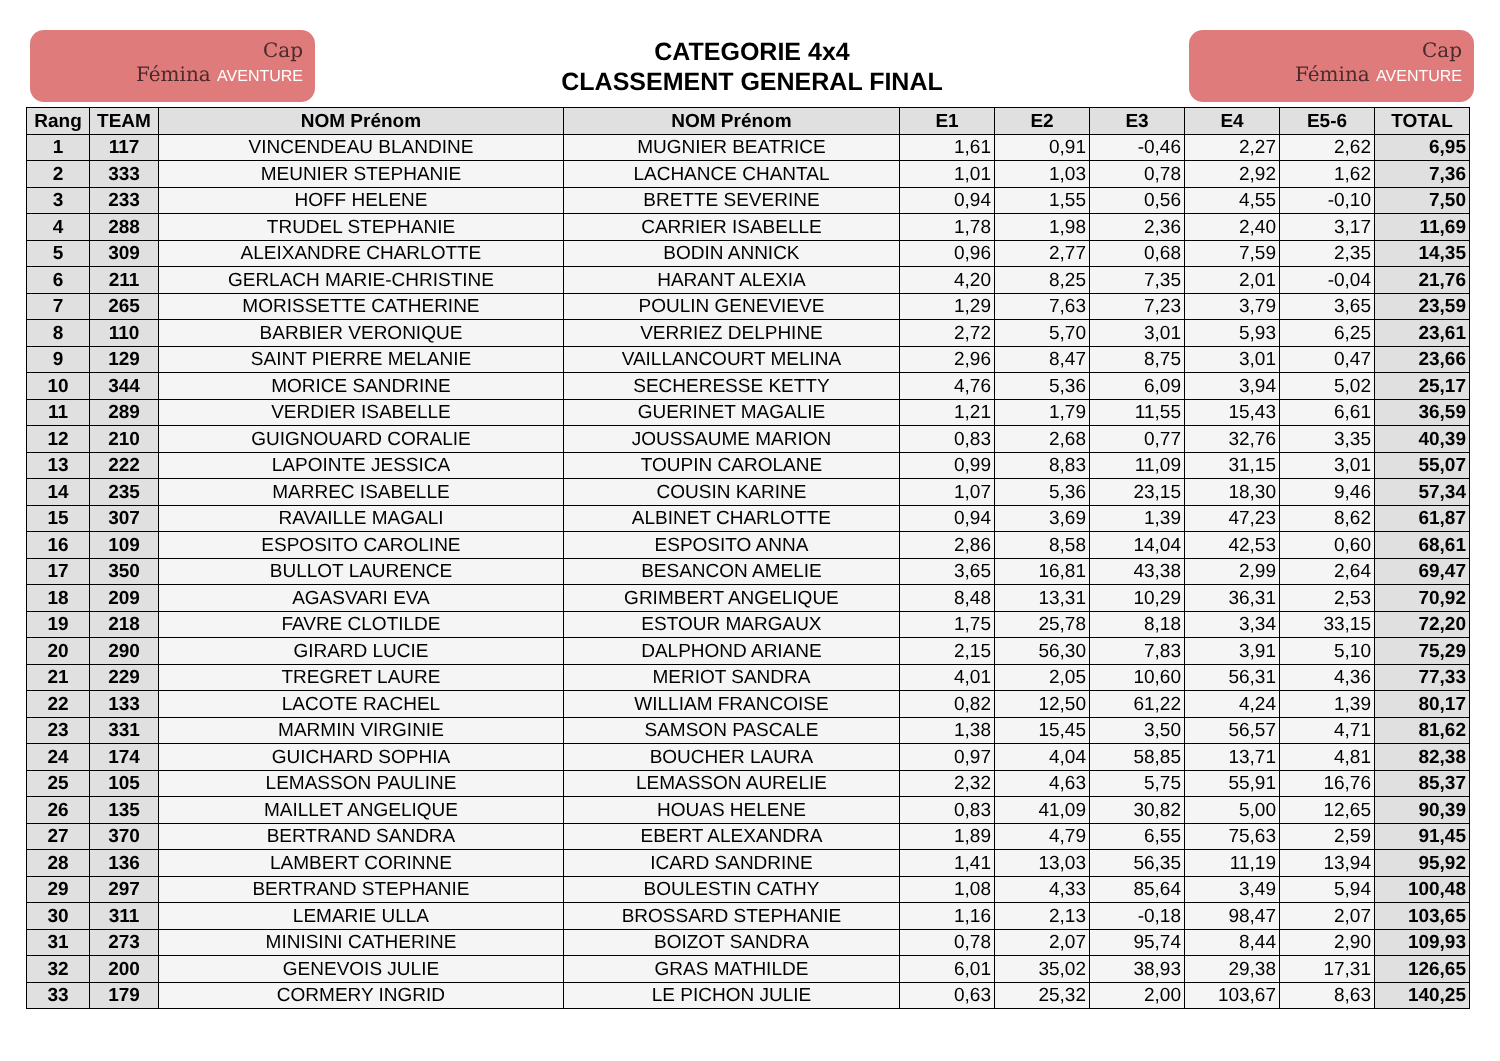Cap
Fémina AVENTURE
CATEGORIE 4x4
CLASSEMENT GENERAL FINAL
Cap
Fémina AVENTURE
| Rang | TEAM | NOM Prénom | NOM Prénom | E1 | E2 | E3 | E4 | E5-6 | TOTAL |
| --- | --- | --- | --- | --- | --- | --- | --- | --- | --- |
| 1 | 117 | VINCENDEAU BLANDINE | MUGNIER BEATRICE | 1,61 | 0,91 | -0,46 | 2,27 | 2,62 | 6,95 |
| 2 | 333 | MEUNIER STEPHANIE | LACHANCE CHANTAL | 1,01 | 1,03 | 0,78 | 2,92 | 1,62 | 7,36 |
| 3 | 233 | HOFF HELENE | BRETTE SEVERINE | 0,94 | 1,55 | 0,56 | 4,55 | -0,10 | 7,50 |
| 4 | 288 | TRUDEL STEPHANIE | CARRIER ISABELLE | 1,78 | 1,98 | 2,36 | 2,40 | 3,17 | 11,69 |
| 5 | 309 | ALEIXANDRE CHARLOTTE | BODIN ANNICK | 0,96 | 2,77 | 0,68 | 7,59 | 2,35 | 14,35 |
| 6 | 211 | GERLACH MARIE-CHRISTINE | HARANT ALEXIA | 4,20 | 8,25 | 7,35 | 2,01 | -0,04 | 21,76 |
| 7 | 265 | MORISSETTE CATHERINE | POULIN GENEVIEVE | 1,29 | 7,63 | 7,23 | 3,79 | 3,65 | 23,59 |
| 8 | 110 | BARBIER VERONIQUE | VERRIEZ DELPHINE | 2,72 | 5,70 | 3,01 | 5,93 | 6,25 | 23,61 |
| 9 | 129 | SAINT PIERRE MELANIE | VAILLANCOURT MELINA | 2,96 | 8,47 | 8,75 | 3,01 | 0,47 | 23,66 |
| 10 | 344 | MORICE SANDRINE | SECHERESSE KETTY | 4,76 | 5,36 | 6,09 | 3,94 | 5,02 | 25,17 |
| 11 | 289 | VERDIER ISABELLE | GUERINET MAGALIE | 1,21 | 1,79 | 11,55 | 15,43 | 6,61 | 36,59 |
| 12 | 210 | GUIGNOUARD CORALIE | JOUSSAUME MARION | 0,83 | 2,68 | 0,77 | 32,76 | 3,35 | 40,39 |
| 13 | 222 | LAPOINTE JESSICA | TOUPIN CAROLANE | 0,99 | 8,83 | 11,09 | 31,15 | 3,01 | 55,07 |
| 14 | 235 | MARREC ISABELLE | COUSIN KARINE | 1,07 | 5,36 | 23,15 | 18,30 | 9,46 | 57,34 |
| 15 | 307 | RAVAILLE MAGALI | ALBINET CHARLOTTE | 0,94 | 3,69 | 1,39 | 47,23 | 8,62 | 61,87 |
| 16 | 109 | ESPOSITO CAROLINE | ESPOSITO ANNA | 2,86 | 8,58 | 14,04 | 42,53 | 0,60 | 68,61 |
| 17 | 350 | BULLOT LAURENCE | BESANCON AMELIE | 3,65 | 16,81 | 43,38 | 2,99 | 2,64 | 69,47 |
| 18 | 209 | AGASVARI EVA | GRIMBERT ANGELIQUE | 8,48 | 13,31 | 10,29 | 36,31 | 2,53 | 70,92 |
| 19 | 218 | FAVRE CLOTILDE | ESTOUR MARGAUX | 1,75 | 25,78 | 8,18 | 3,34 | 33,15 | 72,20 |
| 20 | 290 | GIRARD LUCIE | DALPHOND ARIANE | 2,15 | 56,30 | 7,83 | 3,91 | 5,10 | 75,29 |
| 21 | 229 | TREGRET LAURE | MERIOT SANDRA | 4,01 | 2,05 | 10,60 | 56,31 | 4,36 | 77,33 |
| 22 | 133 | LACOTE RACHEL | WILLIAM FRANCOISE | 0,82 | 12,50 | 61,22 | 4,24 | 1,39 | 80,17 |
| 23 | 331 | MARMIN VIRGINIE | SAMSON PASCALE | 1,38 | 15,45 | 3,50 | 56,57 | 4,71 | 81,62 |
| 24 | 174 | GUICHARD SOPHIA | BOUCHER LAURA | 0,97 | 4,04 | 58,85 | 13,71 | 4,81 | 82,38 |
| 25 | 105 | LEMASSON PAULINE | LEMASSON AURELIE | 2,32 | 4,63 | 5,75 | 55,91 | 16,76 | 85,37 |
| 26 | 135 | MAILLET ANGELIQUE | HOUAS HELENE | 0,83 | 41,09 | 30,82 | 5,00 | 12,65 | 90,39 |
| 27 | 370 | BERTRAND SANDRA | EBERT ALEXANDRA | 1,89 | 4,79 | 6,55 | 75,63 | 2,59 | 91,45 |
| 28 | 136 | LAMBERT CORINNE | ICARD SANDRINE | 1,41 | 13,03 | 56,35 | 11,19 | 13,94 | 95,92 |
| 29 | 297 | BERTRAND STEPHANIE | BOULESTIN CATHY | 1,08 | 4,33 | 85,64 | 3,49 | 5,94 | 100,48 |
| 30 | 311 | LEMARIE ULLA | BROSSARD STEPHANIE | 1,16 | 2,13 | -0,18 | 98,47 | 2,07 | 103,65 |
| 31 | 273 | MINISINI CATHERINE | BOIZOT SANDRA | 0,78 | 2,07 | 95,74 | 8,44 | 2,90 | 109,93 |
| 32 | 200 | GENEVOIS JULIE | GRAS MATHILDE | 6,01 | 35,02 | 38,93 | 29,38 | 17,31 | 126,65 |
| 33 | 179 | CORMERY INGRID | LE PICHON JULIE | 0,63 | 25,32 | 2,00 | 103,67 | 8,63 | 140,25 |